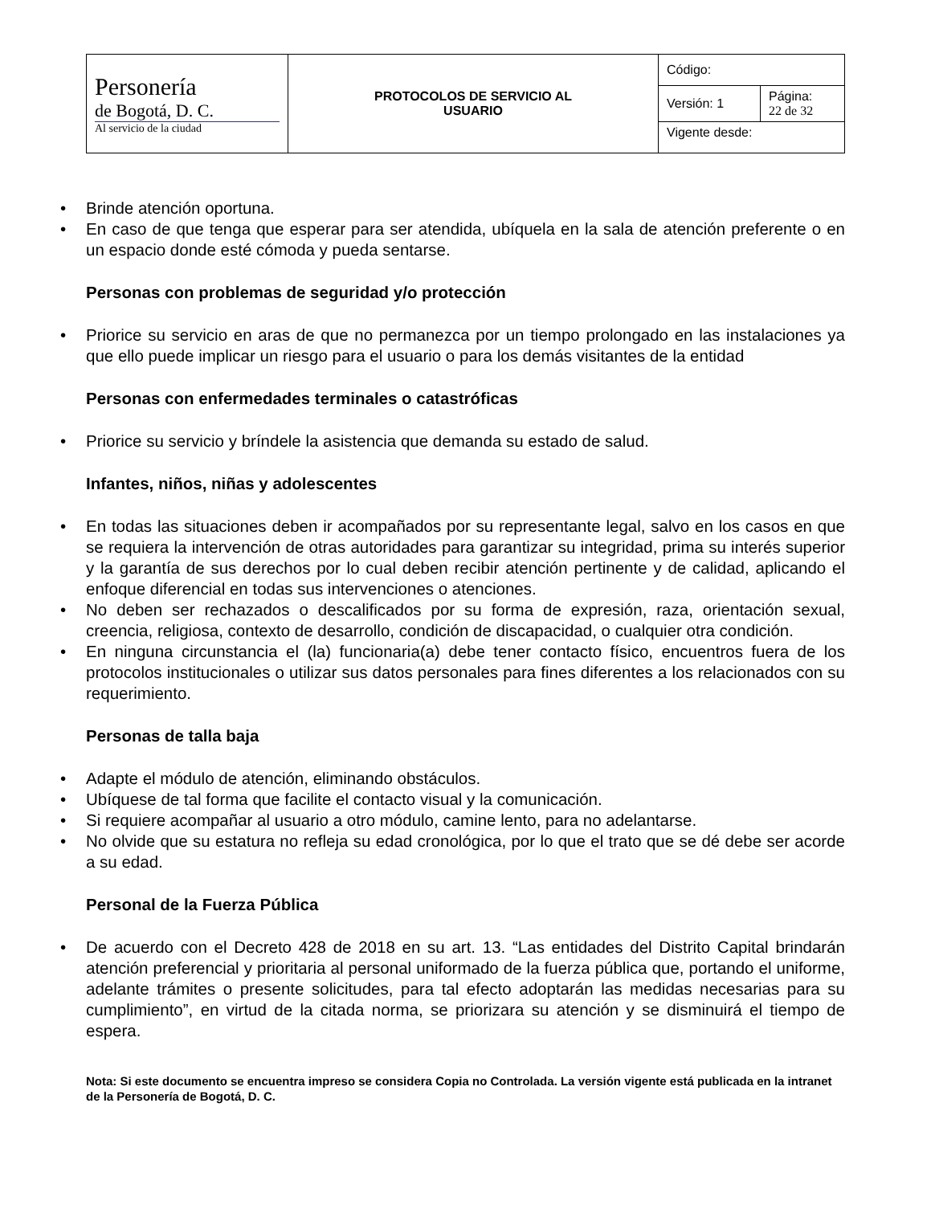| Personería de Bogotá, D. C. Al servicio de la ciudad | PROTOCOLOS DE SERVICIO AL USUARIO | Código: | |
| | | Versión: 1 | Página: 22 de 32 |
| | | Vigente desde: | |
• Brinde atención oportuna.
• En caso de que tenga que esperar para ser atendida, ubíquela en la sala de atención preferente o en un espacio donde esté cómoda y pueda sentarse.
Personas con problemas de seguridad y/o protección
• Priorice su servicio en aras de que no permanezca por un tiempo prolongado en las instalaciones ya que ello puede implicar un riesgo para el usuario o para los demás visitantes de la entidad
Personas con enfermedades terminales o catastróficas
• Priorice su servicio y bríndele la asistencia que demanda su estado de salud.
Infantes, niños, niñas y adolescentes
• En todas las situaciones deben ir acompañados por su representante legal, salvo en los casos en que se requiera la intervención de otras autoridades para garantizar su integridad, prima su interés superior y la garantía de sus derechos por lo cual deben recibir atención pertinente y de calidad, aplicando el enfoque diferencial en todas sus intervenciones o atenciones.
• No deben ser rechazados o descalificados por su forma de expresión, raza, orientación sexual, creencia, religiosa, contexto de desarrollo, condición de discapacidad, o cualquier otra condición.
• En ninguna circunstancia el (la) funcionaria(a) debe tener contacto físico, encuentros fuera de los protocolos institucionales o utilizar sus datos personales para fines diferentes a los relacionados con su requerimiento.
Personas de talla baja
• Adapte el módulo de atención, eliminando obstáculos.
• Ubíquese de tal forma que facilite el contacto visual y la comunicación.
• Si requiere acompañar al usuario a otro módulo, camine lento, para no adelantarse.
• No olvide que su estatura no refleja su edad cronológica, por lo que el trato que se dé debe ser acorde a su edad.
Personal de la Fuerza Pública
• De acuerdo con el Decreto 428 de 2018 en su art. 13. “Las entidades del Distrito Capital brindarán atención preferencial y prioritaria al personal uniformado de la fuerza pública que, portando el uniforme, adelante trámites o presente solicitudes, para tal efecto adoptarán las medidas necesarias para su cumplimiento”, en virtud de la citada norma, se priorizara su atención y se disminuirá el tiempo de espera.
Nota: Si este documento se encuentra impreso se considera Copia no Controlada. La versión vigente está publicada en la intranet de la Personería de Bogotá, D. C.